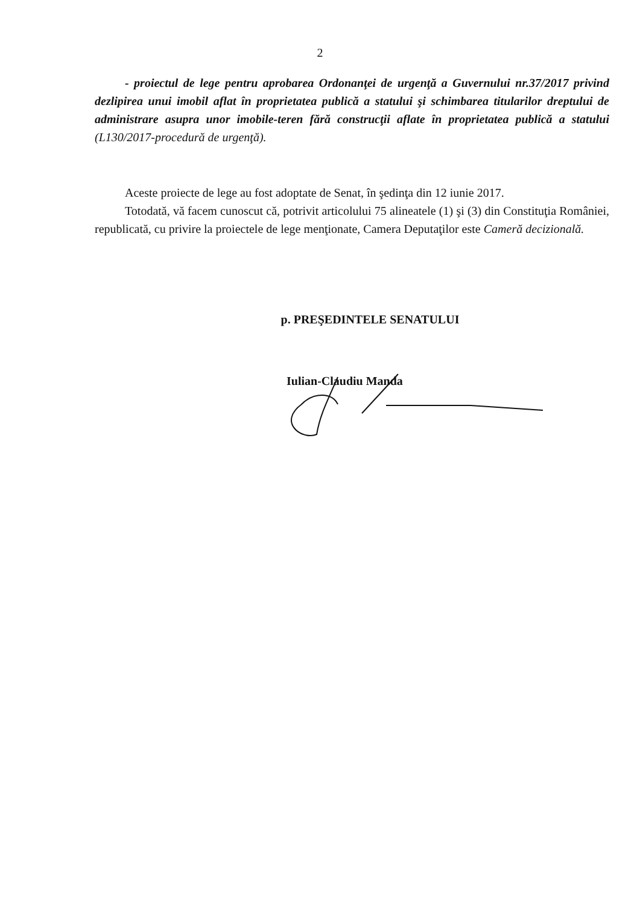2
- proiectul de lege pentru aprobarea Ordonanţei de urgenţă a Guvernului nr.37/2017 privind dezlipirea unui imobil aflat în proprietatea publică a statului şi schimbarea titularilor dreptului de administrare asupra unor imobile-teren fără construcţii aflate în proprietatea publică a statului (L130/2017-procedură de urgenţă).
Aceste proiecte de lege au fost adoptate de Senat, în şedinţa din 12 iunie 2017.
Totodată, vă facem cunoscut că, potrivit articolului 75 alineatele (1) şi (3) din Constituţia României, republicată, cu privire la proiectele de lege menţionate, Camera Deputaţilor este Cameră decizională.
p. PREŞEDINTELE SENATULUI
Iulian-Claudiu Manda